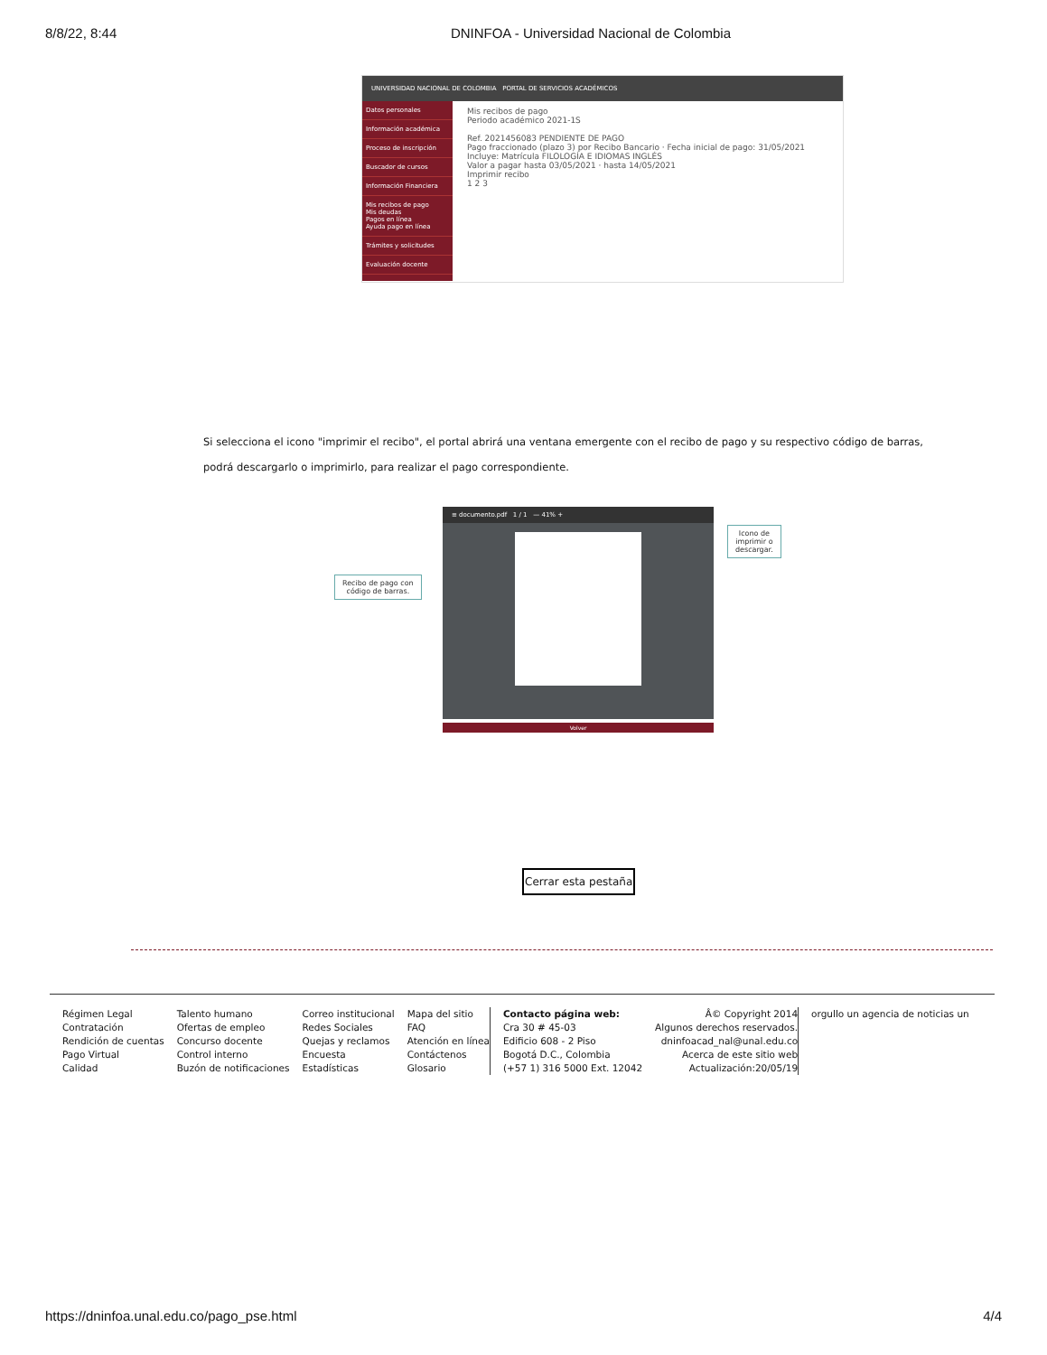8/8/22, 8:44 DNINFOA - Universidad Nacional de Colombia
UNIVERSIDAD NACIONAL DE COLOMBIA PORTAL DE SERVICIOS ACADÉMICOS
Datos personales
Información académica
Proceso de inscripción
Buscador de cursos
Información Financiera
Mis recibos de pago
Mis deudas
Pagos en línea
Ayuda pago en línea
Trámites y solicitudes
Evaluación docente
Mis recibos de pago
Periodo académico 2021-1S
Ref. 2021456083 PENDIENTE DE PAGO
Pago fraccionado (plazo 3) por Recibo Bancario · Fecha inicial de pago: 31/05/2021
Incluye: Matrícula FILOLOGÍA E IDIOMAS INGLÉS
Valor a pagar hasta 03/05/2021 · hasta 14/05/2021
Imprimir recibo
1 2 3
Si selecciona el icono "imprimir el recibo", el portal abrirá una ventana emergente con el recibo de pago y su respectivo código de barras, podrá descargarlo o imprimirlo, para realizar el pago correspondiente.
≡ documento.pdf 1 / 1 — 41% +
Recibo de pago con
código de barras.
Icono de imprimir o
descargar.
Volver
Cerrar esta pestaña
Régimen Legal
Contratación
Rendición de cuentas
Pago Virtual
Calidad
Talento humano
Ofertas de empleo
Concurso docente
Control interno
Buzón de notificaciones
Correo institucional
Redes Sociales
Quejas y reclamos
Encuesta
Estadísticas
Mapa del sitio
FAQ
Atención en línea
Contáctenos
Glosario
Contacto página web:
Cra 30 # 45-03
Edificio 608 - 2 Piso
Bogotá D.C., Colombia
(+57 1) 316 5000 Ext. 12042
Â© Copyright 2014
Algunos derechos reservados.
dninfoacad_nal@unal.edu.co
Acerca de este sitio web
Actualización:20/05/19
orgullo un agencia de noticias un
https://dninfoa.unal.edu.co/pago_pse.html 4/4